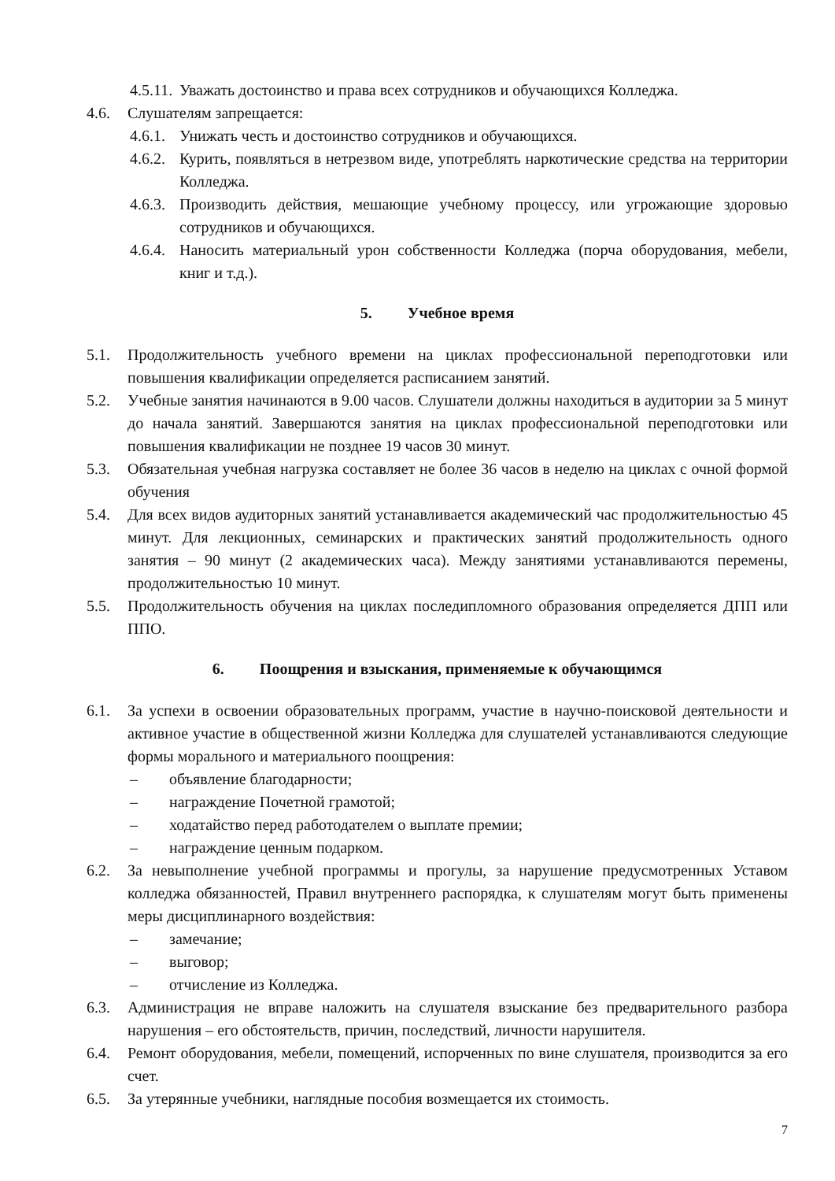4.5.11. Уважать достоинство и права всех сотрудников и обучающихся Колледжа.
4.6. Слушателям запрещается:
4.6.1. Унижать честь и достоинство сотрудников и обучающихся.
4.6.2. Курить, появляться в нетрезвом виде, употреблять наркотические средства на территории Колледжа.
4.6.3. Производить действия, мешающие учебному процессу, или угрожающие здоровью сотрудников и обучающихся.
4.6.4. Наносить материальный урон собственности Колледжа (порча оборудования, мебели, книг и т.д.).
5. Учебное время
5.1. Продолжительность учебного времени на циклах профессиональной переподготовки или повышения квалификации определяется расписанием занятий.
5.2. Учебные занятия начинаются в 9.00 часов. Слушатели должны находиться в аудитории за 5 минут до начала занятий. Завершаются занятия на циклах профессиональной переподготовки или повышения квалификации не позднее 19 часов 30 минут.
5.3. Обязательная учебная нагрузка составляет не более 36 часов в неделю на циклах с очной формой обучения
5.4. Для всех видов аудиторных занятий устанавливается академический час продолжительностью 45 минут. Для лекционных, семинарских и практических занятий продолжительность одного занятия – 90 минут (2 академических часа). Между занятиями устанавливаются перемены, продолжительностью 10 минут.
5.5. Продолжительность обучения на циклах последипломного образования определяется ДПП или ППО.
6. Поощрения и взыскания, применяемые к обучающимся
6.1. За успехи в освоении образовательных программ, участие в научно-поисковой деятельности и активное участие в общественной жизни Колледжа для слушателей устанавливаются следующие формы морального и материального поощрения:
– объявление благодарности;
– награждение Почетной грамотой;
– ходатайство перед работодателем о выплате премии;
– награждение ценным подарком.
6.2. За невыполнение учебной программы и прогулы, за нарушение предусмотренных Уставом колледжа обязанностей, Правил внутреннего распорядка, к слушателям могут быть применены меры дисциплинарного воздействия:
– замечание;
– выговор;
– отчисление из Колледжа.
6.3. Администрация не вправе наложить на слушателя взыскание без предварительного разбора нарушения – его обстоятельств, причин, последствий, личности нарушителя.
6.4. Ремонт оборудования, мебели, помещений, испорченных по вине слушателя, производится за его счет.
6.5. За утерянные учебники, наглядные пособия возмещается их стоимость.
7